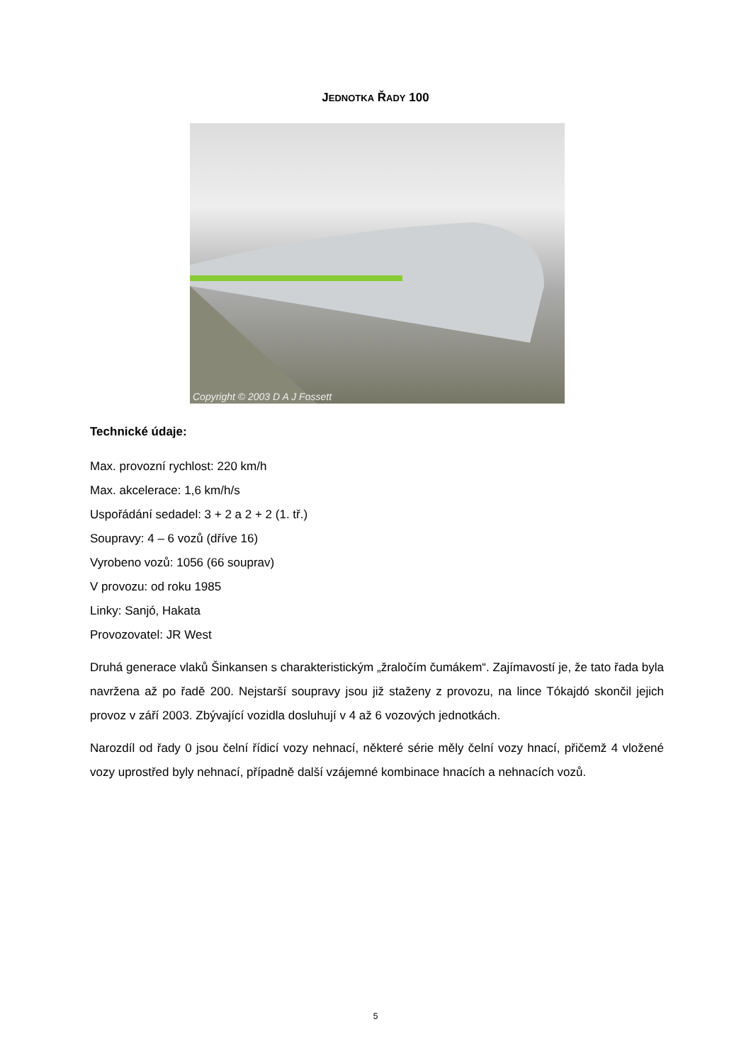JEDNOTKA ŘADY 100
Copyright © 2003 D A J Fossett
Technické údaje:
Max. provozní rychlost: 220 km/h
Max. akcelerace: 1,6 km/h/s
Uspořádání sedadel: 3 + 2 a 2 + 2 (1. tř.)
Soupravy: 4 – 6 vozů (dříve 16)
Vyrobeno vozů: 1056 (66 souprav)
V provozu: od roku 1985
Linky: Sanjó, Hakata
Provozovatel: JR West
Druhá generace vlaků Šinkansen s charakteristickým „žraločím čumákem“. Zajímavostí je, že tato řada byla navržena až po řadě 200. Nejstarší soupravy jsou již staženy z provozu, na lince Tókajdó skončil jejich provoz v září 2003. Zbývající vozidla dosluhují v 4 až 6 vozových jednotkách.
Narozdíl od řady 0 jsou čelní řídicí vozy nehnací, některé série měly čelní vozy hnací, přičemž 4 vložené vozy uprostřed byly nehnací, případně další vzájemné kombinace hnacích a nehnacích vozů.
5